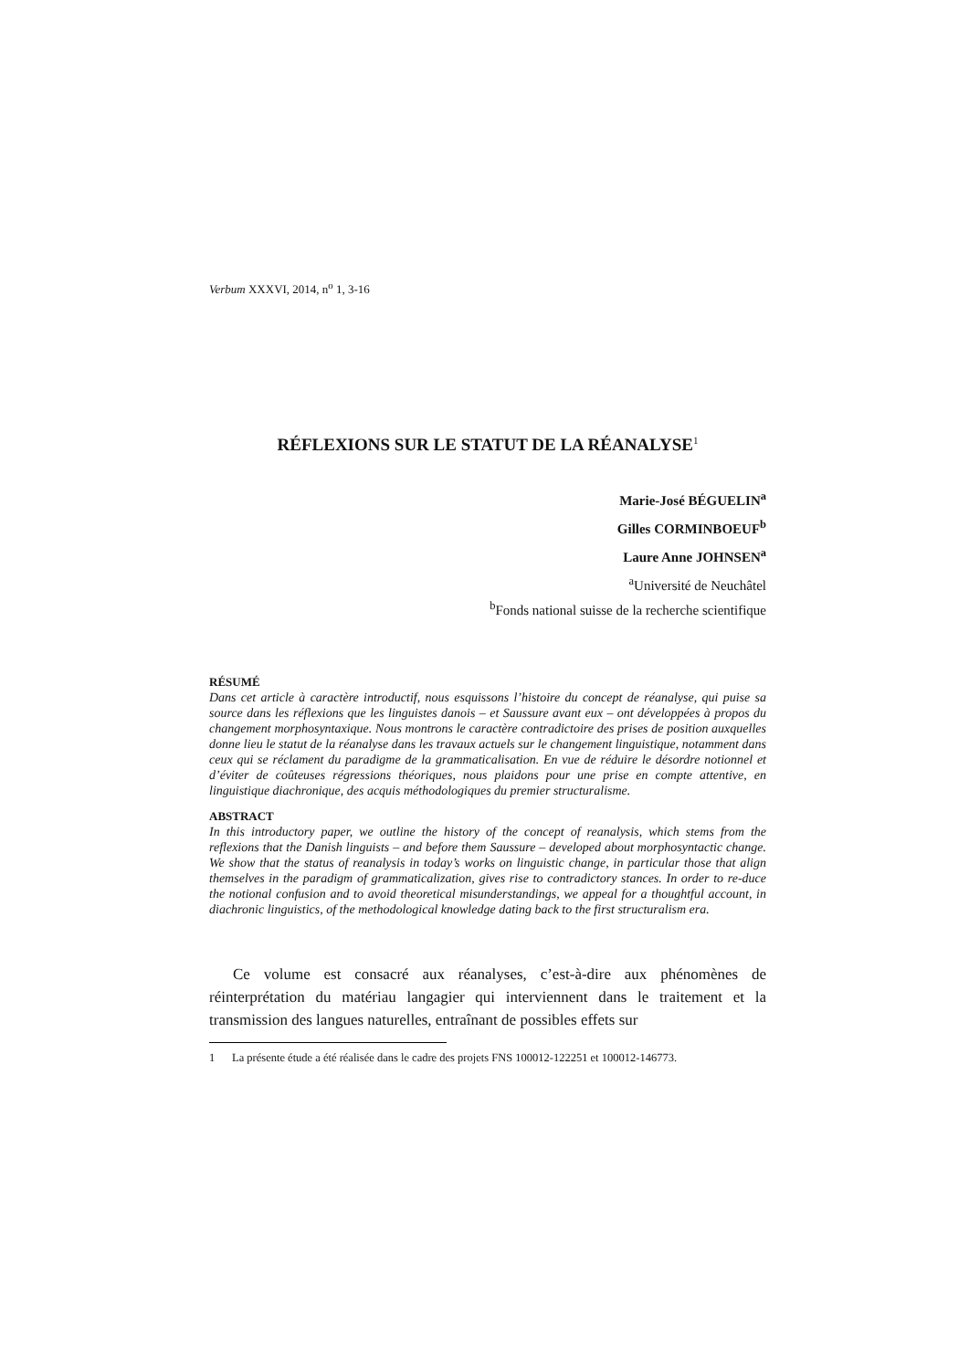Verbum XXXVI, 2014, n<sup>o</sup> 1, 3-16
RÉFLEXIONS SUR LE STATUT DE LA RÉANALYSE<sup>1</sup>
Marie-José BÉGUELIN<sup>a</sup>
Gilles CORMINBOEUF<sup>b</sup>
Laure Anne JOHNSEN<sup>a</sup>
<sup>a</sup> Université de Neuchâtel
<sup>b</sup> Fonds national suisse de la recherche scientifique
RÉSUMÉ
Dans cet article à caractère introductif, nous esquissons l’histoire du concept de réanalyse, qui puise sa source dans les réflexions que les linguistes danois – et Saussure avant eux – ont développées à propos du changement morphosyntaxique. Nous montrons le caractère contradictoire des prises de position auxquelles donne lieu le statut de la réanalyse dans les travaux actuels sur le changement linguistique, notamment dans ceux qui se réclament du paradigme de la grammaticalisation. En vue de réduire le désordre notionnel et d’éviter de coûteuses régressions théoriques, nous plaidons pour une prise en compte attentive, en linguistique diachronique, des acquis méthodologiques du premier structuralisme.
ABSTRACT
In this introductory paper, we outline the history of the concept of reanalysis, which stems from the reflexions that the Danish linguists – and before them Saussure – developed about morphosyntactic change. We show that the status of reanalysis in today’s works on linguistic change, in particular those that align themselves in the paradigm of grammaticalization, gives rise to contradictory stances. In order to re-duce the notional confusion and to avoid theoretical misunderstandings, we appeal for a thoughtful account, in diachronic linguistics, of the methodological knowledge dating back to the first structuralism era.
Ce volume est consacré aux réanalyses, c’est-à-dire aux phénomènes de réinterprétation du matériau langagier qui interviennent dans le traitement et la transmission des langues naturelles, entraînant de possibles effets sur
1 La présente étude a été réalisée dans le cadre des projets FNS 100012-122251 et 100012-146773.